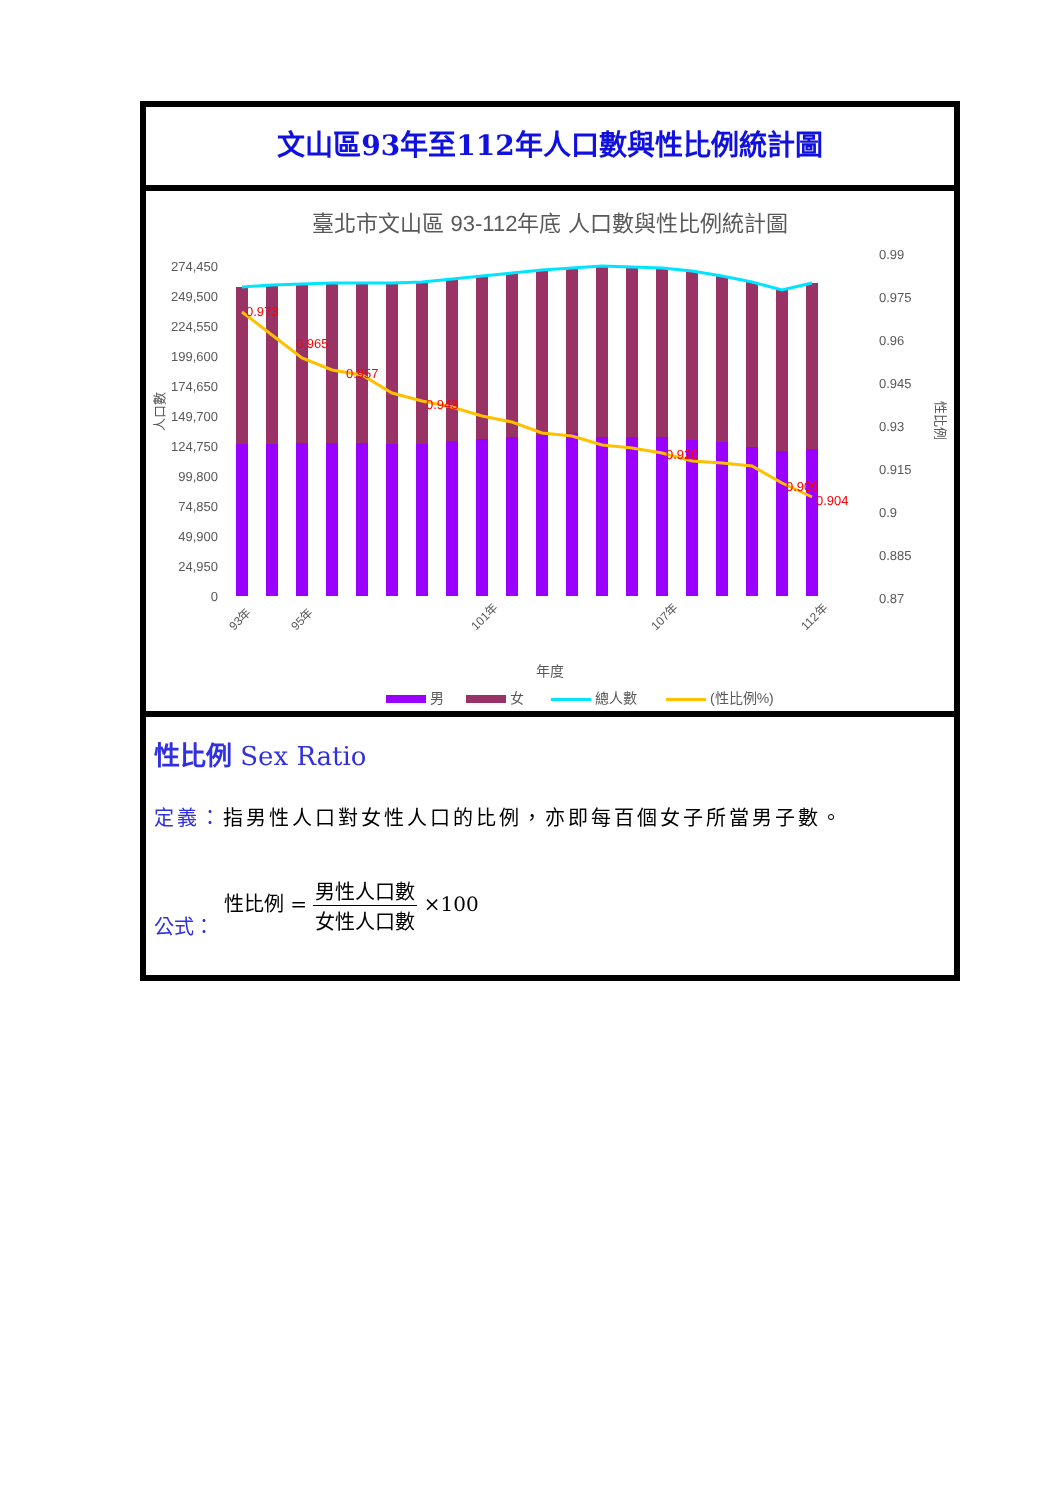文山區93年至112年人口數與性比例統計圖
臺北市文山區 93-112年底 人口數與性比例統計圖
274,450
249,500
224,550
199,600
174,650
149,700
124,750
99,800
74,850
49,900
24,950
0
0.99
0.975
0.96
0.945
0.93
0.915
0.9
0.885
0.87
人口數
性比例
0.973
0.965
0.957
0.943
0.920
0.909
0.904
93年
95年
101年
107年
112年
年度
男
女
總人數
(性比例%)
性比例 Sex Ratio
定義：指男性人口對女性人口的比例，亦即每百個女子所當男子數。
公式： 性比例 = 男性人口數 女性人口數 ×100